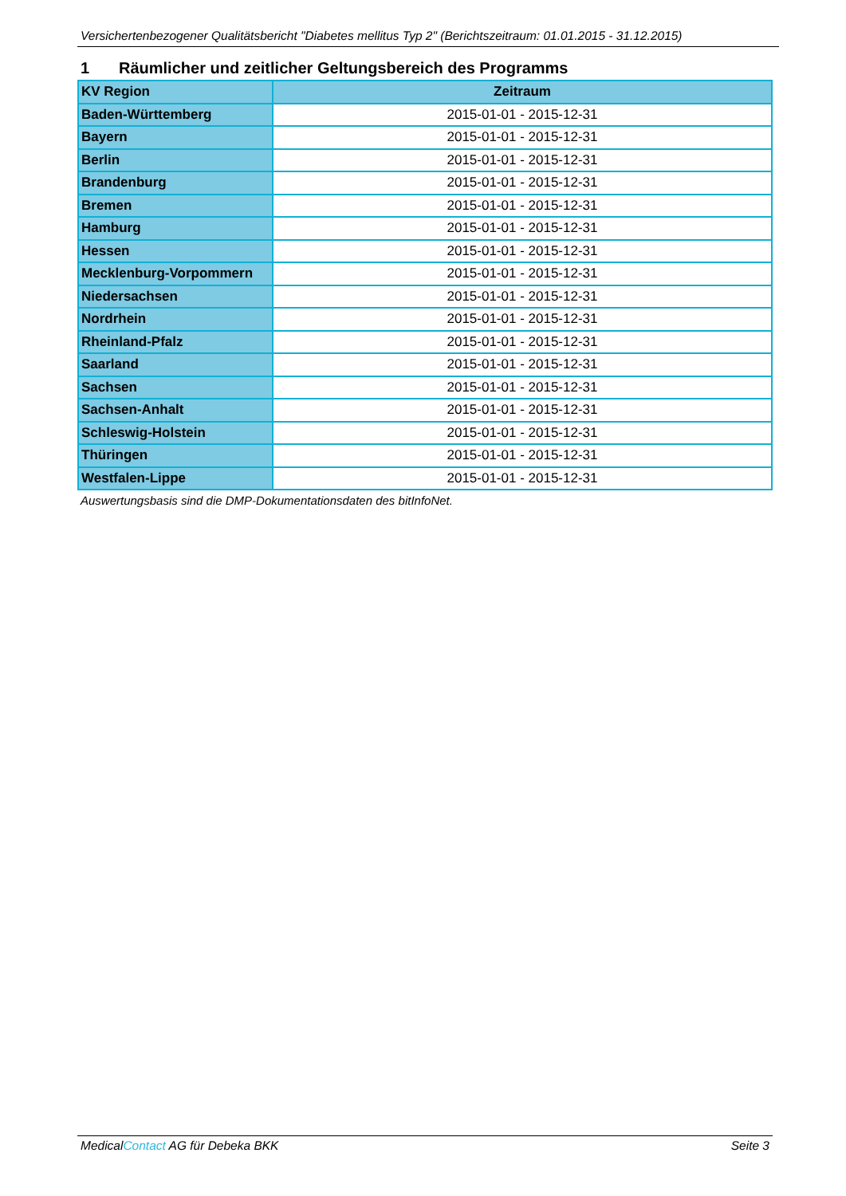Versichertenbezogener Qualitätsbericht "Diabetes mellitus Typ 2" (Berichtszeitraum: 01.01.2015 - 31.12.2015)
1 Räumlicher und zeitlicher Geltungsbereich des Programms
| KV Region | Zeitraum |
| --- | --- |
| Baden-Württemberg | 2015-01-01 - 2015-12-31 |
| Bayern | 2015-01-01 - 2015-12-31 |
| Berlin | 2015-01-01 - 2015-12-31 |
| Brandenburg | 2015-01-01 - 2015-12-31 |
| Bremen | 2015-01-01 - 2015-12-31 |
| Hamburg | 2015-01-01 - 2015-12-31 |
| Hessen | 2015-01-01 - 2015-12-31 |
| Mecklenburg-Vorpommern | 2015-01-01 - 2015-12-31 |
| Niedersachsen | 2015-01-01 - 2015-12-31 |
| Nordrhein | 2015-01-01 - 2015-12-31 |
| Rheinland-Pfalz | 2015-01-01 - 2015-12-31 |
| Saarland | 2015-01-01 - 2015-12-31 |
| Sachsen | 2015-01-01 - 2015-12-31 |
| Sachsen-Anhalt | 2015-01-01 - 2015-12-31 |
| Schleswig-Holstein | 2015-01-01 - 2015-12-31 |
| Thüringen | 2015-01-01 - 2015-12-31 |
| Westfalen-Lippe | 2015-01-01 - 2015-12-31 |
Auswertungsbasis sind die DMP-Dokumentationsdaten des bitInfoNet.
MedicalContact AG für Debeka BKK Seite 3